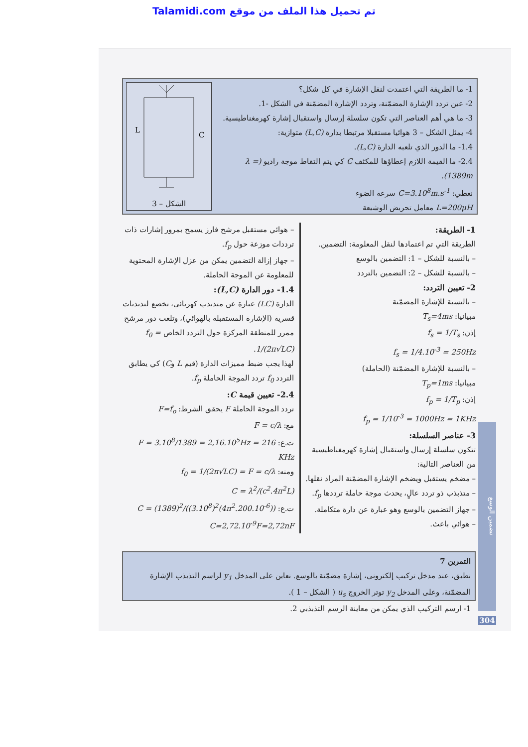Talamidi.com تم تحميل هذا الملف من موقع
1- ما الطريقة التي اعتمدت لنقل الإشارة في كل شكل؟
2- عين تردد الإشارة المضمّنة، وتردد الإشارة المضمّنة في الشكل -1.
3- ما هي أهم العناصر التي تكون سلسلة إرسال واستقبال إشارة كهرمغناطيسية.
4- يمثل الشكل – 3 هوائيا مستقبلا مرتبطا بدارة (L,C) متوازية:
1.4- ما الدور الذي تلعبه الدارة (L,C).
2.4- ما القيمة اللازم إعطاؤها للمكثف C كي يتم التقاط موجة راديو (λ = 1389m).
نعطي: C=3.10<sup>8</sup>m.s<sup>-1</sup> سرعة الضوء
L=200μH معامل تحريض الوشيعة
L
C
الشكل – 3
1- الطريقة:
الطريقة التي تم اعتمادها لنقل المعلومة: التضمين.
– بالنسبة للشكل – 1: التضمين بالوسع
– بالنسبة للشكل – 2: التضمين بالتردد
2- تعيين التردد:
– بالنسبة للإشارة المضمّنة
مبيانيا: T<sub>s</sub>=4ms
إذن: f<sub>s</sub> = 1/T<sub>s</sub>
f<sub>s</sub> = 1/4.10<sup>-3</sup> = 250Hz
– بالنسبة للإشارة المضمّنة (الحاملة)
مبيانيا: T<sub>p</sub>=1ms
إذن: f<sub>p</sub> = 1/T<sub>p</sub>
f<sub>p</sub> = 1/10<sup>-3</sup> = 1000Hz = 1KHz
3- عناصر السلسلة:
تتكون سلسلة إرسال واستقبال إشارة كهرمغناطيسية من العناصر التالية:
– مضخم يستقبل ويضخم الإشارة المضمّنة المراد نقلها.
– متذبذب ذو تردد عالٍ، يحدث موجة حاملة ترددها f<sub>p</sub>.
– جهاز التضمين بالوسع وهو عبارة عن دارة متكاملة.
– هوائي باعث.
– هوائي مستقبل مرشح فارز يسمح بمرور إشارات ذات ترددات موزعة حول f<sub>p</sub>.
– جهاز إزالة التضمين يمكن من عزل الإشارة المحتوية للمعلومة عن الموجة الحاملة.
1.4- دور الدارة (L,C):
الدارة (LC) عبارة عن متذبذب كهربائي، تخضع لتذبذبات قسرية (الإشارة المستقبلة بالهوائي)، وتلعب دور مرشح ممرر للمنطقة المركزة حول التردد الخاص f<sub>0</sub> = 1/(2π√LC).
لهذا يجب ضبط مميزات الدارة (قيم L وC) كي يطابق التردد f<sub>0</sub> تردد الموجة الحاملة f<sub>p</sub>.
2.4- تعيين قيمة C:
تردد الموجة الحاملة F يحقق الشرط: F=f<sub>o</sub>
مع: F = c/λ
ت.ع: F = 3.10<sup>8</sup>/1389 = 2,16.10<sup>5</sup>Hz = 216 KHz
ومنه: f<sub>0</sub> = 1/(2π√LC) = F = c/λ
C = λ<sup>2</sup>/(c<sup>2</sup>.4π<sup>2</sup>L)
ت.ع: C = (1389)<sup>2</sup>/((3.10<sup>8</sup>)<sup>2</sup>(4π<sup>2</sup>.200.10<sup>-6</sup>))
C=2,72.10<sup>-9</sup>F=2,72nF
التمرين 7
نطبق، عند مدخل تركيب إلكتروني، إشارة مضمّنة بالوسع. نعاين على المدخل y<sub>1</sub> لراسم التذبذب الإشارة المضمّنة، وعلى المدخل y<sub>2</sub> توتر الخروج u<sub>s</sub> ( الشكل – 1 ).
1- ارسم التركيب الذي يمكن من معاينة الرسم التذبذبي 2.
تضمين الوسع
304